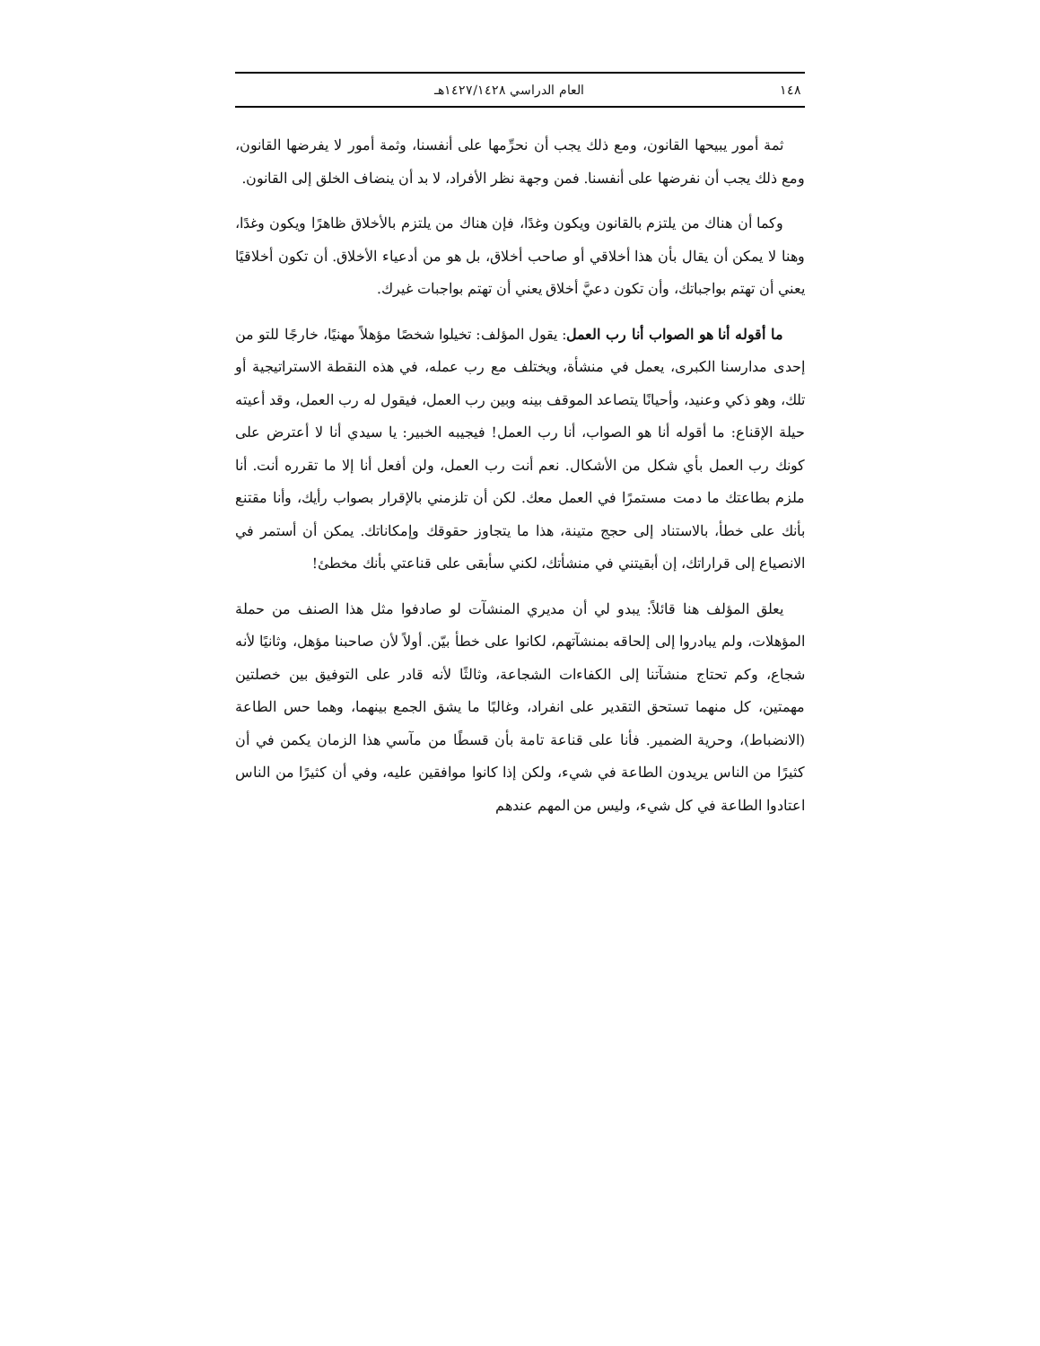١٤٨ العام الدراسي ١٤٢٧/١٤٢٨هـ
ثمة أمور يبيحها القانون، ومع ذلك يجب أن نحرِّمها على أنفسنا، وثمة أمور لا يفرضها القانون، ومع ذلك يجب أن نفرضها على أنفسنا. فمن وجهة نظر الأفراد، لا بد أن ينضاف الخلق إلى القانون.
وكما أن هناك من يلتزم بالقانون ويكون وغدًا، فإن هناك من يلتزم بالأخلاق ظاهرًا ويكون وغدًا، وهنا لا يمكن أن يقال بأن هذا أخلاقي أو صاحب أخلاق، بل هو من أدعياء الأخلاق. أن تكون أخلاقيًا يعني أن تهتم بواجباتك، وأن تكون دعيَّ أخلاق يعني أن تهتم بواجبات غيرك.
ما أقوله أنا هو الصواب أنا رب العمل: يقول المؤلف: تخيلوا شخصًا مؤهلاً مهنيًا، خارجًا للتو من إحدى مدارسنا الكبرى، يعمل في منشأة، ويختلف مع رب عمله، في هذه النقطة الاستراتيجية أو تلك، وهو ذكي وعنيد، وأحيانًا يتصاعد الموقف بينه وبين رب العمل، فيقول له رب العمل، وقد أعيته حيلة الإقناع: ما أقوله أنا هو الصواب، أنا رب العمل! فيجيبه الخبير: يا سيدي أنا لا أعترض على كونك رب العمل بأي شكل من الأشكال. نعم أنت رب العمل، ولن أفعل أنا إلا ما تقرره أنت. أنا ملزم بطاعتك ما دمت مستمرًا في العمل معك. لكن أن تلزمني بالإقرار بصواب رأيك، وأنا مقتنع بأنك على خطأ، بالاستناد إلى حجج متينة، هذا ما يتجاوز حقوقك وإمكاناتك. يمكن أن أستمر في الانصياع إلى قراراتك، إن أبقيتني في منشأتك، لكني سأبقى على قناعتي بأنك مخطئ!
يعلق المؤلف هنا قائلاً: يبدو لي أن مديري المنشآت لو صادفوا مثل هذا الصنف من حملة المؤهلات، ولم يبادروا إلى إلحاقه بمنشآتهم، لكانوا على خطأ بيّن. أولاً لأن صاحبنا مؤهل، وثانيًا لأنه شجاع، وكم تحتاج منشآتنا إلى الكفاءات الشجاعة، وثالثًا لأنه قادر على التوفيق بين خصلتين مهمتين، كل منهما تستحق التقدير على انفراد، وغالبًا ما يشق الجمع بينهما، وهما حس الطاعة (الانضباط)، وحرية الضمير. فأنا على قناعة تامة بأن قسطًا من مآسي هذا الزمان يكمن في أن كثيرًا من الناس يريدون الطاعة في شيء، ولكن إذا كانوا موافقين عليه، وفي أن كثيرًا من الناس اعتادوا الطاعة في كل شيء، وليس من المهم عندهم